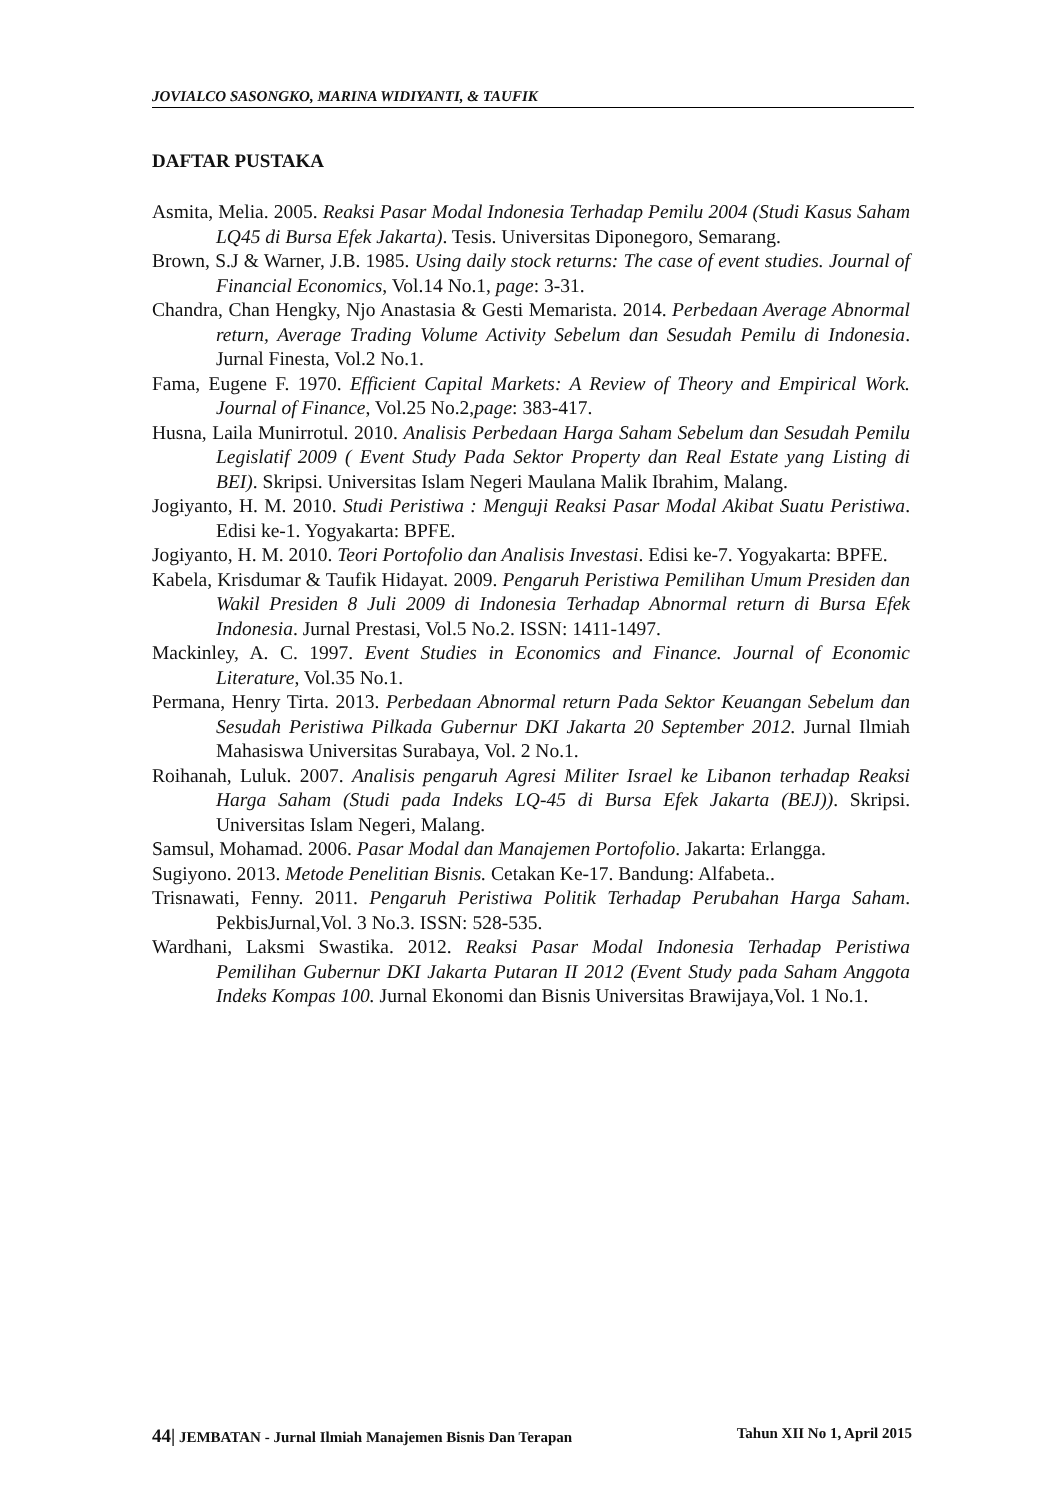JOVIALCO SASONGKO, MARINA WIDIYANTI, & TAUFIK
DAFTAR PUSTAKA
Asmita, Melia. 2005. Reaksi Pasar Modal Indonesia Terhadap Pemilu 2004 (Studi Kasus Saham LQ45 di Bursa Efek Jakarta). Tesis. Universitas Diponegoro, Semarang.
Brown, S.J & Warner, J.B. 1985. Using daily stock returns: The case of event studies. Journal of Financial Economics, Vol.14 No.1, page: 3-31.
Chandra, Chan Hengky, Njo Anastasia & Gesti Memarista. 2014. Perbedaan Average Abnormal return, Average Trading Volume Activity Sebelum dan Sesudah Pemilu di Indonesia. Jurnal Finesta, Vol.2 No.1.
Fama, Eugene F. 1970. Efficient Capital Markets: A Review of Theory and Empirical Work. Journal of Finance, Vol.25 No.2,page: 383-417.
Husna, Laila Munirrotul. 2010. Analisis Perbedaan Harga Saham Sebelum dan Sesudah Pemilu Legislatif 2009 ( Event Study Pada Sektor Property dan Real Estate yang Listing di BEI). Skripsi. Universitas Islam Negeri Maulana Malik Ibrahim, Malang.
Jogiyanto, H. M. 2010. Studi Peristiwa : Menguji Reaksi Pasar Modal Akibat Suatu Peristiwa. Edisi ke-1. Yogyakarta: BPFE.
Jogiyanto, H. M. 2010. Teori Portofolio dan Analisis Investasi. Edisi ke-7. Yogyakarta: BPFE.
Kabela, Krisdumar & Taufik Hidayat. 2009. Pengaruh Peristiwa Pemilihan Umum Presiden dan Wakil Presiden 8 Juli 2009 di Indonesia Terhadap Abnormal return di Bursa Efek Indonesia. Jurnal Prestasi, Vol.5 No.2. ISSN: 1411-1497.
Mackinley, A. C. 1997. Event Studies in Economics and Finance. Journal of Economic Literature, Vol.35 No.1.
Permana, Henry Tirta. 2013. Perbedaan Abnormal return Pada Sektor Keuangan Sebelum dan Sesudah Peristiwa Pilkada Gubernur DKI Jakarta 20 September 2012. Jurnal Ilmiah Mahasiswa Universitas Surabaya, Vol. 2 No.1.
Roihanah, Luluk. 2007. Analisis pengaruh Agresi Militer Israel ke Libanon terhadap Reaksi Harga Saham (Studi pada Indeks LQ-45 di Bursa Efek Jakarta (BEJ)). Skripsi. Universitas Islam Negeri, Malang.
Samsul, Mohamad. 2006. Pasar Modal dan Manajemen Portofolio. Jakarta: Erlangga.
Sugiyono. 2013. Metode Penelitian Bisnis. Cetakan Ke-17. Bandung: Alfabeta..
Trisnawati, Fenny. 2011. Pengaruh Peristiwa Politik Terhadap Perubahan Harga Saham. PekbisJurnal,Vol. 3 No.3. ISSN: 528-535.
Wardhani, Laksmi Swastika. 2012. Reaksi Pasar Modal Indonesia Terhadap Peristiwa Pemilihan Gubernur DKI Jakarta Putaran II 2012 (Event Study pada Saham Anggota Indeks Kompas 100. Jurnal Ekonomi dan Bisnis Universitas Brawijaya,Vol. 1 No.1.
44| JEMBATAN - Jurnal Ilmiah Manajemen Bisnis Dan Terapan Tahun XII No 1, April 2015